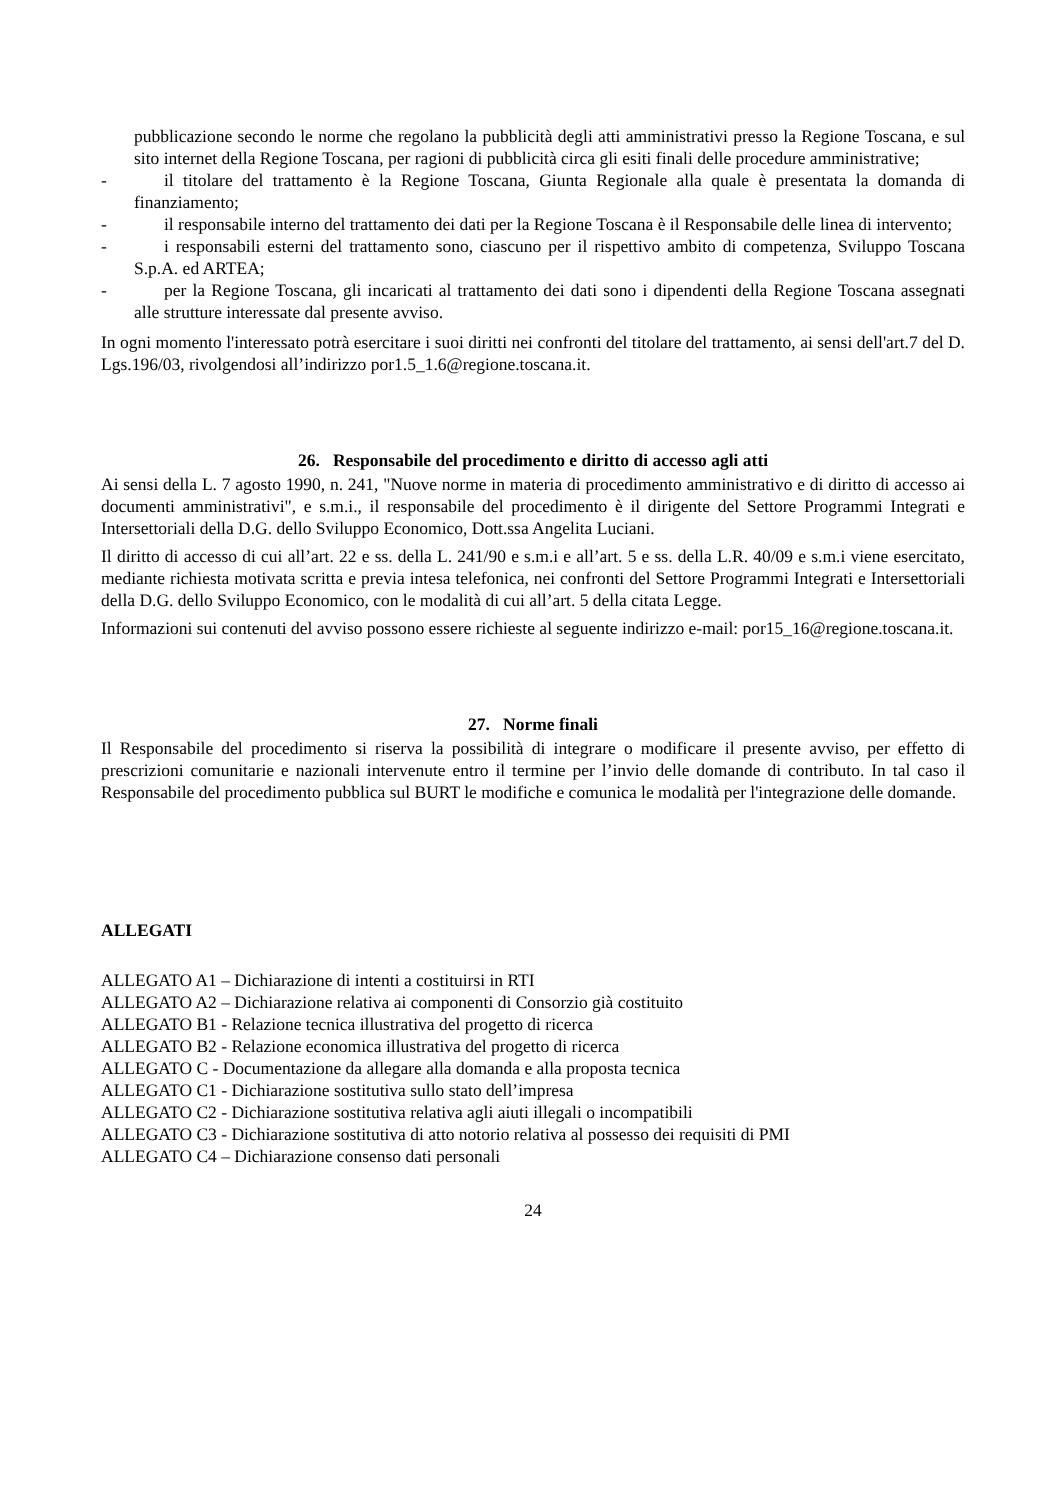pubblicazione secondo le norme che regolano la pubblicità degli atti amministrativi presso la Regione Toscana, e sul sito internet della Regione Toscana, per ragioni di pubblicità circa gli esiti finali delle procedure amministrative;
- il titolare del trattamento è la Regione Toscana, Giunta Regionale alla quale è presentata la domanda di finanziamento;
- il responsabile interno del trattamento dei dati per la Regione Toscana è il Responsabile delle linea di intervento;
- i responsabili esterni del trattamento sono, ciascuno per il rispettivo ambito di competenza, Sviluppo Toscana S.p.A. ed ARTEA;
- per la Regione Toscana, gli incaricati al trattamento dei dati sono i dipendenti della Regione Toscana assegnati alle strutture interessate dal presente avviso.
In ogni momento l'interessato potrà esercitare i suoi diritti nei confronti del titolare del trattamento, ai sensi dell'art.7 del D. Lgs.196/03, rivolgendosi all’indirizzo por1.5_1.6@regione.toscana.it.
26. Responsabile del procedimento e diritto di accesso agli atti
Ai sensi della L. 7 agosto 1990, n. 241, "Nuove norme in materia di procedimento amministrativo e di diritto di accesso ai documenti amministrativi", e s.m.i., il responsabile del procedimento è il dirigente del Settore Programmi Integrati e Intersettoriali della D.G. dello Sviluppo Economico, Dott.ssa Angelita Luciani.
Il diritto di accesso di cui all’art. 22 e ss. della L. 241/90 e s.m.i e all’art. 5 e ss. della L.R. 40/09 e s.m.i viene esercitato, mediante richiesta motivata scritta e previa intesa telefonica, nei confronti del Settore Programmi Integrati e Intersettoriali della D.G. dello Sviluppo Economico, con le modalità di cui all’art. 5 della citata Legge.
Informazioni sui contenuti del avviso possono essere richieste al seguente indirizzo e-mail: por15_16@regione.toscana.it.
27. Norme finali
Il Responsabile del procedimento si riserva la possibilità di integrare o modificare il presente avviso, per effetto di prescrizioni comunitarie e nazionali intervenute entro il termine per l’invio delle domande di contributo. In tal caso il Responsabile del procedimento pubblica sul BURT le modifiche e comunica le modalità per l'integrazione delle domande.
ALLEGATI
ALLEGATO A1 – Dichiarazione di intenti a costituirsi in RTI
ALLEGATO A2 – Dichiarazione relativa ai componenti di Consorzio già costituito
ALLEGATO B1 - Relazione tecnica illustrativa del progetto di ricerca
ALLEGATO B2 - Relazione economica illustrativa del progetto di ricerca
ALLEGATO C - Documentazione da allegare alla domanda e alla proposta tecnica
ALLEGATO C1 - Dichiarazione sostitutiva sullo stato dell’impresa
ALLEGATO C2 - Dichiarazione sostitutiva relativa agli aiuti illegali o incompatibili
ALLEGATO C3 - Dichiarazione sostitutiva di atto notorio relativa al possesso dei requisiti di PMI
ALLEGATO C4 – Dichiarazione consenso dati personali
24